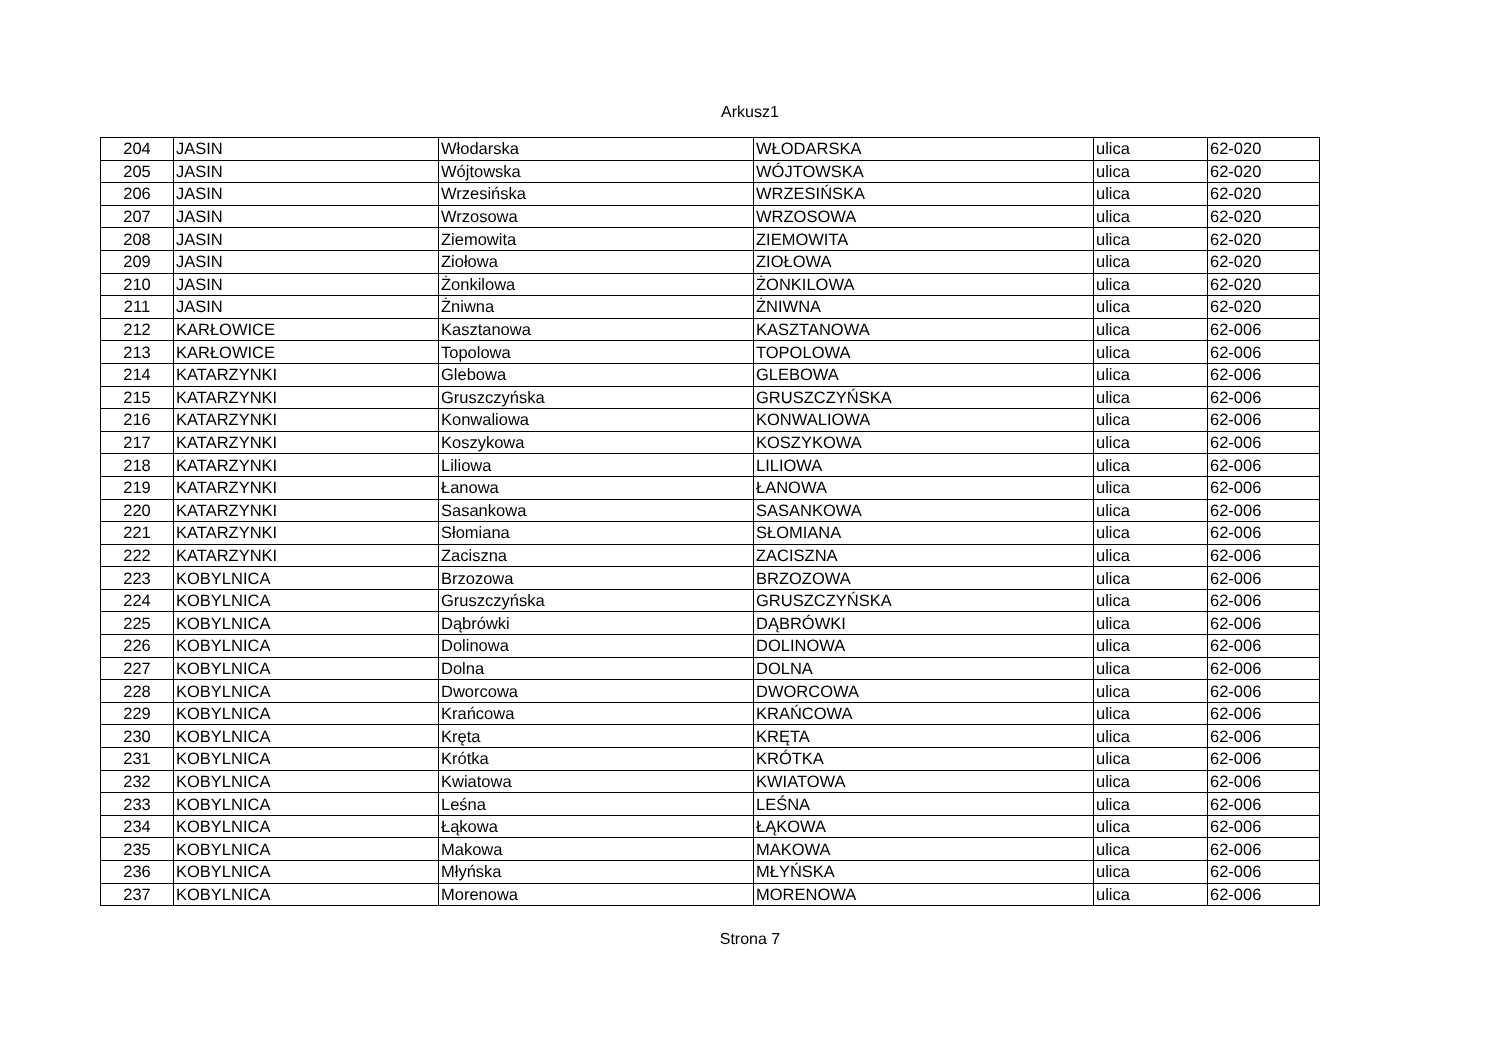Arkusz1
| 204 | JASIN | Włodarska | WŁODARSKA | ulica | 62-020 |
| 205 | JASIN | Wójtowska | WÓJTOWSKA | ulica | 62-020 |
| 206 | JASIN | Wrzesińska | WRZESIŃSKA | ulica | 62-020 |
| 207 | JASIN | Wrzosowa | WRZOSOWA | ulica | 62-020 |
| 208 | JASIN | Ziemowita | ZIEMOWITA | ulica | 62-020 |
| 209 | JASIN | Ziołowa | ZIOŁOWA | ulica | 62-020 |
| 210 | JASIN | Żonkilowa | ŻONKILOWA | ulica | 62-020 |
| 211 | JASIN | Żniwna | ŻNIWNA | ulica | 62-020 |
| 212 | KARŁOWICE | Kasztanowa | KASZTANOWA | ulica | 62-006 |
| 213 | KARŁOWICE | Topolowa | TOPOLOWA | ulica | 62-006 |
| 214 | KATARZYNKI | Glebowa | GLEBOWA | ulica | 62-006 |
| 215 | KATARZYNKI | Gruszczyńska | GRUSZCZYŃSKA | ulica | 62-006 |
| 216 | KATARZYNKI | Konwaliowa | KONWALIOWA | ulica | 62-006 |
| 217 | KATARZYNKI | Koszykowa | KOSZYKOWA | ulica | 62-006 |
| 218 | KATARZYNKI | Liliowa | LILIOWA | ulica | 62-006 |
| 219 | KATARZYNKI | Łanowa | ŁANOWA | ulica | 62-006 |
| 220 | KATARZYNKI | Sasankowa | SASANKOWA | ulica | 62-006 |
| 221 | KATARZYNKI | Słomiana | SŁOMIANA | ulica | 62-006 |
| 222 | KATARZYNKI | Zaciszna | ZACISZNA | ulica | 62-006 |
| 223 | KOBYLNICA | Brzozowa | BRZOZOWA | ulica | 62-006 |
| 224 | KOBYLNICA | Gruszczyńska | GRUSZCZYŃSKA | ulica | 62-006 |
| 225 | KOBYLNICA | Dąbrówki | DĄBRÓWKI | ulica | 62-006 |
| 226 | KOBYLNICA | Dolinowa | DOLINOWA | ulica | 62-006 |
| 227 | KOBYLNICA | Dolna | DOLNA | ulica | 62-006 |
| 228 | KOBYLNICA | Dworcowa | DWORCOWA | ulica | 62-006 |
| 229 | KOBYLNICA | Krańcowa | KRAŃCOWA | ulica | 62-006 |
| 230 | KOBYLNICA | Kręta | KRĘTA | ulica | 62-006 |
| 231 | KOBYLNICA | Krótka | KRÓTKA | ulica | 62-006 |
| 232 | KOBYLNICA | Kwiatowa | KWIATOWA | ulica | 62-006 |
| 233 | KOBYLNICA | Leśna | LEŚNA | ulica | 62-006 |
| 234 | KOBYLNICA | Łąkowa | ŁĄKOWA | ulica | 62-006 |
| 235 | KOBYLNICA | Makowa | MAKOWA | ulica | 62-006 |
| 236 | KOBYLNICA | Młyńska | MŁYŃSKA | ulica | 62-006 |
| 237 | KOBYLNICA | Morenowa | MORENOWA | ulica | 62-006 |
Strona 7